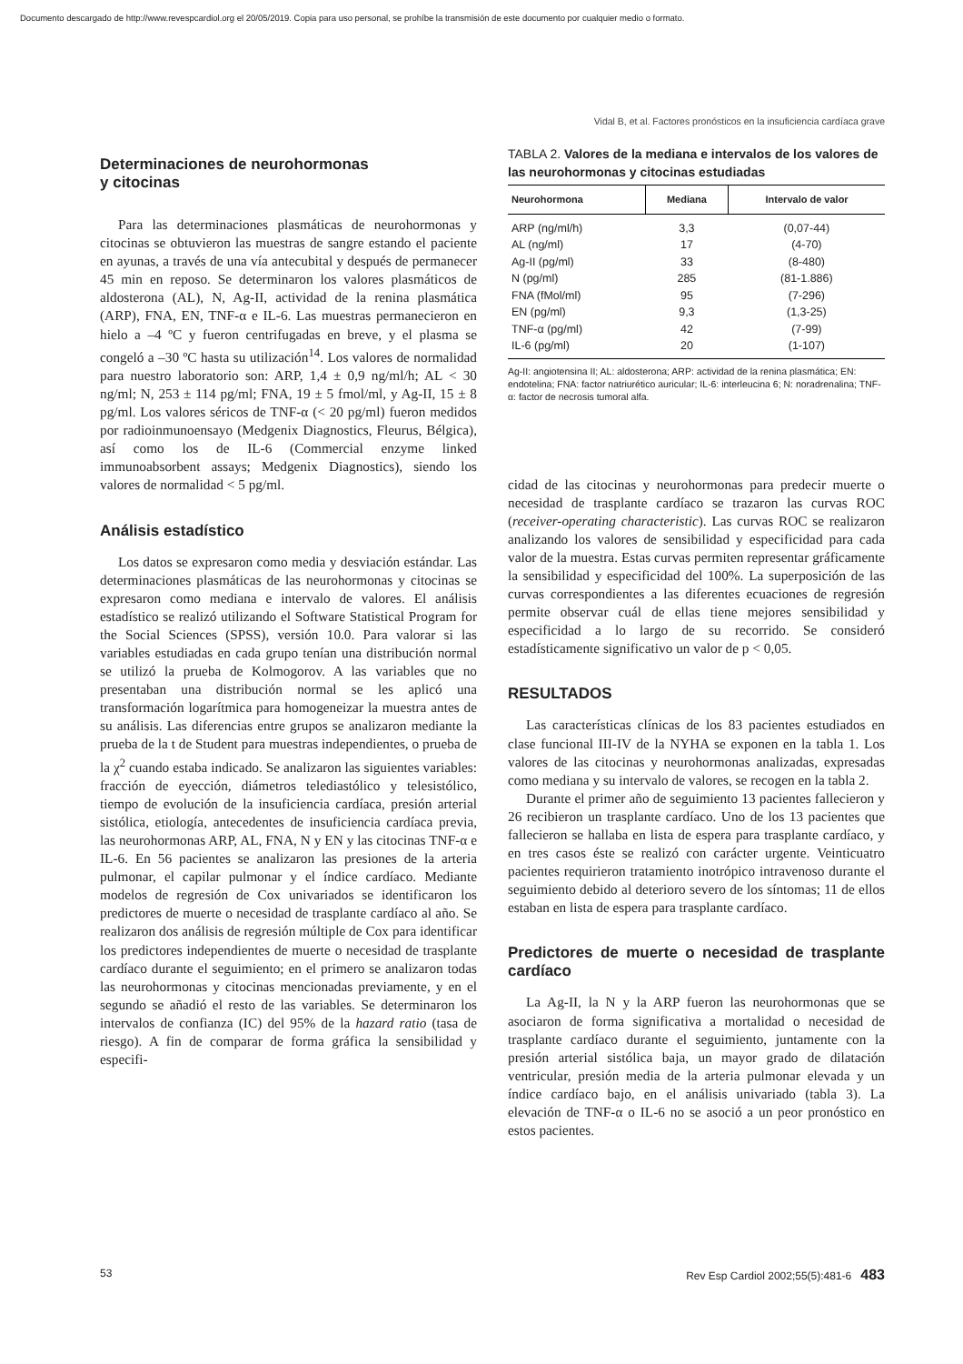Documento descargado de http://www.revespcardiol.org el 20/05/2019. Copia para uso personal, se prohíbe la transmisión de este documento por cualquier medio o formato.
Vidal B, et al. Factores pronósticos en la insuficiencia cardíaca grave
Determinaciones de neurohormonas
y citocinas
Para las determinaciones plasmáticas de neurohormonas y citocinas se obtuvieron las muestras de sangre estando el paciente en ayunas, a través de una vía antecubital y después de permanecer 45 min en reposo. Se determinaron los valores plasmáticos de aldosterona (AL), N, Ag-II, actividad de la renina plasmática (ARP), FNA, EN, TNF-α e IL-6. Las muestras permanecieron en hielo a –4 ºC y fueron centrifugadas en breve, y el plasma se congeló a –30 ºC hasta su utilización<sup>14</sup>. Los valores de normalidad para nuestro laboratorio son: ARP, 1,4 ± 0,9 ng/ml/h; AL < 30 ng/ml; N, 253 ± 114 pg/ml; FNA, 19 ± 5 fmol/ml, y Ag-II, 15 ± 8 pg/ml. Los valores séricos de TNF-α (< 20 pg/ml) fueron medidos por radioinmunoensayo (Medgenix Diagnostics, Fleurus, Bélgica), así como los de IL-6 (Commercial enzyme linked immunoabsorbent assays; Medgenix Diagnostics), siendo los valores de normalidad < 5 pg/ml.
Análisis estadístico
Los datos se expresaron como media y desviación estándar. Las determinaciones plasmáticas de las neurohormonas y citocinas se expresaron como mediana e intervalo de valores. El análisis estadístico se realizó utilizando el Software Statistical Program for the Social Sciences (SPSS), versión 10.0. Para valorar si las variables estudiadas en cada grupo tenían una distribución normal se utilizó la prueba de Kolmogorov. A las variables que no presentaban una distribución normal se les aplicó una transformación logarítmica para homogeneizar la muestra antes de su análisis. Las diferencias entre grupos se analizaron mediante la prueba de la t de Student para muestras independientes, o prueba de la χ<sup>2</sup> cuando estaba indicado. Se analizaron las siguientes variables: fracción de eyección, diámetros telediastólico y telesistólico, tiempo de evolución de la insuficiencia cardíaca, presión arterial sistólica, etiología, antecedentes de insuficiencia cardíaca previa, las neurohormonas ARP, AL, FNA, N y EN y las citocinas TNF-α e IL-6. En 56 pacientes se analizaron las presiones de la arteria pulmonar, el capilar pulmonar y el índice cardíaco. Mediante modelos de regresión de Cox univariados se identificaron los predictores de muerte o necesidad de trasplante cardíaco al año. Se realizaron dos análisis de regresión múltiple de Cox para identificar los predictores independientes de muerte o necesidad de trasplante cardíaco durante el seguimiento; en el primero se analizaron todas las neurohormonas y citocinas mencionadas previamente, y en el segundo se añadió el resto de las variables. Se determinaron los intervalos de confianza (IC) del 95% de la hazard ratio (tasa de riesgo). A fin de comparar de forma gráfica la sensibilidad y especifi-
TABLA 2. Valores de la mediana e intervalos de los valores de las neurohormonas y citocinas estudiadas
| Neurohormona | Mediana | Intervalo de valor |
| --- | --- | --- |
| ARP (ng/ml/h) | 3,3 | (0,07-44) |
| AL (ng/ml) | 17 | (4-70) |
| Ag-II (pg/ml) | 33 | (8-480) |
| N (pg/ml) | 285 | (81-1.886) |
| FNA (fMol/ml) | 95 | (7-296) |
| EN (pg/ml) | 9,3 | (1,3-25) |
| TNF-α (pg/ml) | 42 | (7-99) |
| IL-6 (pg/ml) | 20 | (1-107) |
Ag-II: angiotensina II; AL: aldosterona; ARP: actividad de la renina plasmática; EN: endotelina; FNA: factor natriurético auricular; IL-6: interleucina 6; N: noradrenalina; TNF-α: factor de necrosis tumoral alfa.
cidad de las citocinas y neurohormonas para predecir muerte o necesidad de trasplante cardíaco se trazaron las curvas ROC (receiver-operating characteristic). Las curvas ROC se realizaron analizando los valores de sensibilidad y especificidad para cada valor de la muestra. Estas curvas permiten representar gráficamente la sensibilidad y especificidad del 100%. La superposición de las curvas correspondientes a las diferentes ecuaciones de regresión permite observar cuál de ellas tiene mejores sensibilidad y especificidad a lo largo de su recorrido. Se consideró estadísticamente significativo un valor de p < 0,05.
RESULTADOS
Las características clínicas de los 83 pacientes estudiados en clase funcional III-IV de la NYHA se exponen en la tabla 1. Los valores de las citocinas y neurohormonas analizadas, expresadas como mediana y su intervalo de valores, se recogen en la tabla 2.
Durante el primer año de seguimiento 13 pacientes fallecieron y 26 recibieron un trasplante cardíaco. Uno de los 13 pacientes que fallecieron se hallaba en lista de espera para trasplante cardíaco, y en tres casos éste se realizó con carácter urgente. Veinticuatro pacientes requirieron tratamiento inotrópico intravenoso durante el seguimiento debido al deterioro severo de los síntomas; 11 de ellos estaban en lista de espera para trasplante cardíaco.
Predictores de muerte o necesidad de trasplante cardíaco
La Ag-II, la N y la ARP fueron las neurohormonas que se asociaron de forma significativa a mortalidad o necesidad de trasplante cardíaco durante el seguimiento, juntamente con la presión arterial sistólica baja, un mayor grado de dilatación ventricular, presión media de la arteria pulmonar elevada y un índice cardíaco bajo, en el análisis univariado (tabla 3). La elevación de TNF-α o IL-6 no se asoció a un peor pronóstico en estos pacientes.
53 Rev Esp Cardiol 2002;55(5):481-6 483